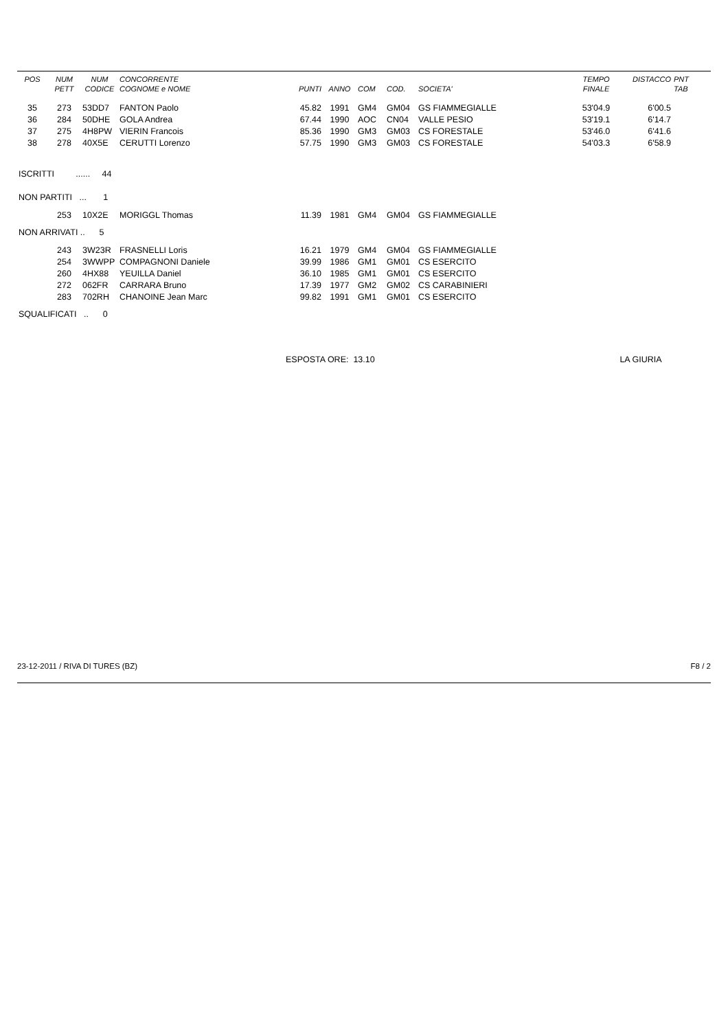| POS | NUM PETT | NUM CODICE | CONCORRENTE COGNOME e NOME | PUNTI | ANNO | COM | COD. | SOCIETA' | TEMPO FINALE | DISTACCO | PNT TAB |
| --- | --- | --- | --- | --- | --- | --- | --- | --- | --- | --- | --- |
| 35 | 273 | 53DD7 | FANTON Paolo | 45.82 | 1991 | GM4 | GM04 | GS FIAMMEGIALLE | 53'04.9 | 6'00.5 | |
| 36 | 284 | 50DHE | GOLA Andrea | 67.44 | 1990 | AOC | CN04 | VALLE PESIO | 53'19.1 | 6'14.7 | |
| 37 | 275 | 4H8PW | VIERIN Francois | 85.36 | 1990 | GM3 | GM03 | CS FORESTALE | 53'46.0 | 6'41.6 | |
| 38 | 278 | 40X5E | CERUTTI Lorenzo | 57.75 | 1990 | GM3 | GM03 | CS FORESTALE | 54'03.3 | 6'58.9 | |
| ISCRITTI ...... 44 | | | | | | | | | | | |
| NON PARTITI ... 1 | | | | | | | | | | | |
| | 253 | 10X2E | MORIGGL Thomas | 11.39 | 1981 | GM4 | GM04 | GS FIAMMEGIALLE | | | |
| NON ARRIVATI .. 5 | | | | | | | | | | | |
| | 243 | 3W23R | FRASNELLI Loris | 16.21 | 1979 | GM4 | GM04 | GS FIAMMEGIALLE | | | |
| | 254 | 3WWPP | COMPAGNONI Daniele | 39.99 | 1986 | GM1 | GM01 | CS ESERCITO | | | |
| | 260 | 4HX88 | YEUILLA Daniel | 36.10 | 1985 | GM1 | GM01 | CS ESERCITO | | | |
| | 272 | 062FR | CARRARA Bruno | 17.39 | 1977 | GM2 | GM02 | CS CARABINIERI | | | |
| | 283 | 702RH | CHANOINE Jean Marc | 99.82 | 1991 | GM1 | GM01 | CS ESERCITO | | | |
| SQUALIFICATI .. 0 | | | | | | | | | | | |
| | | | | ESPOSTA ORE: 13.10 | | | | | LA GIURIA | | |
23-12-2011 / RIVA DI TURES (BZ) F8 / 2